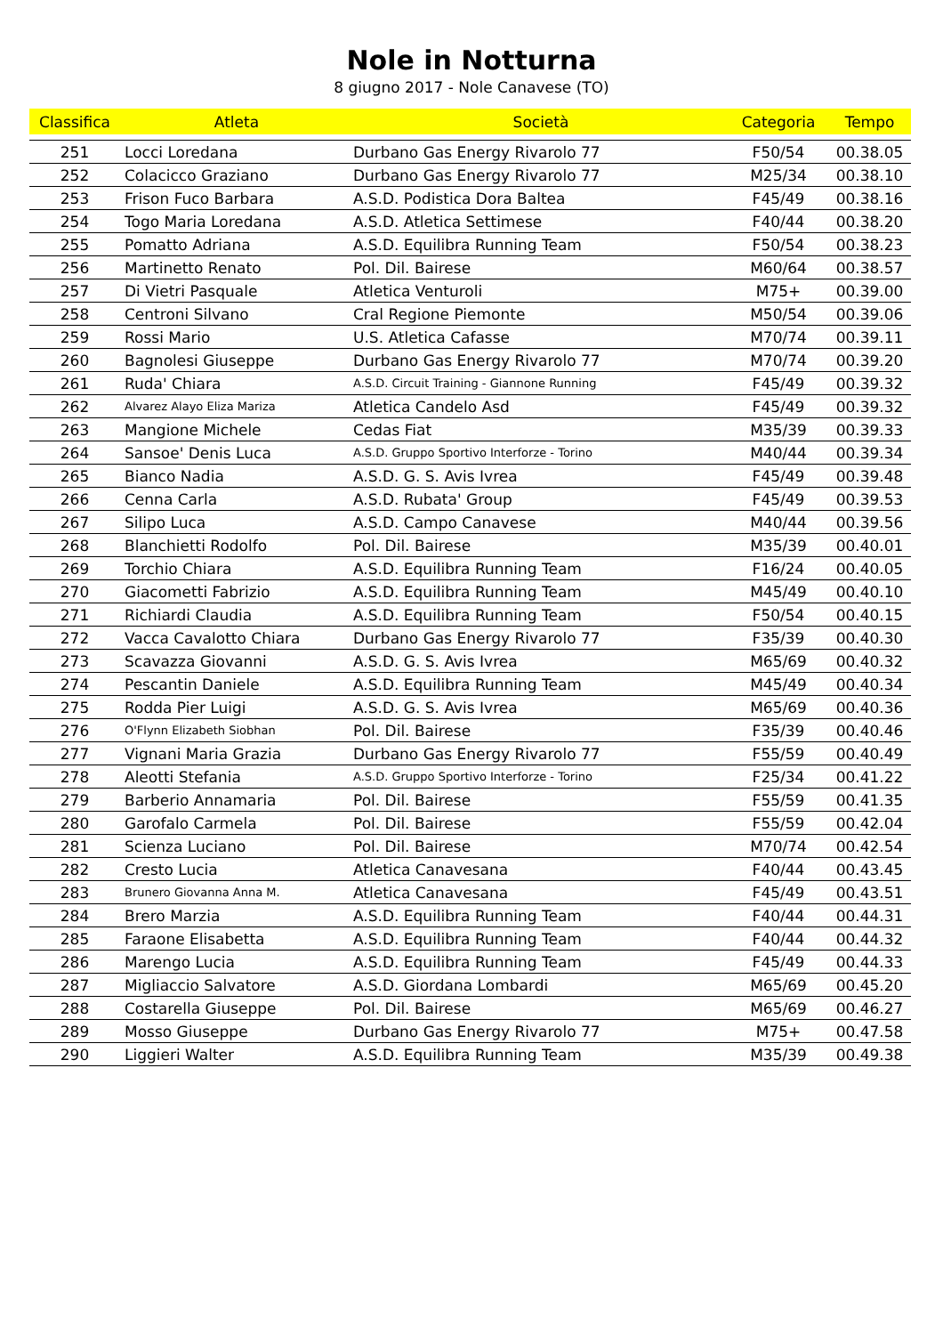Nole in Notturna
8 giugno 2017 - Nole Canavese (TO)
| Classifica | Atleta | Società | Categoria | Tempo |
| --- | --- | --- | --- | --- |
| 251 | Locci Loredana | Durbano Gas Energy Rivarolo 77 | F50/54 | 00.38.05 |
| 252 | Colacicco Graziano | Durbano Gas Energy Rivarolo 77 | M25/34 | 00.38.10 |
| 253 | Frison Fuco Barbara | A.S.D. Podistica Dora Baltea | F45/49 | 00.38.16 |
| 254 | Togo Maria Loredana | A.S.D. Atletica Settimese | F40/44 | 00.38.20 |
| 255 | Pomatto Adriana | A.S.D. Equilibra Running Team | F50/54 | 00.38.23 |
| 256 | Martinetto Renato | Pol. Dil. Bairese | M60/64 | 00.38.57 |
| 257 | Di Vietri Pasquale | Atletica Venturoli | M75+ | 00.39.00 |
| 258 | Centroni Silvano | Cral Regione Piemonte | M50/54 | 00.39.06 |
| 259 | Rossi Mario | U.S. Atletica Cafasse | M70/74 | 00.39.11 |
| 260 | Bagnolesi Giuseppe | Durbano Gas Energy Rivarolo 77 | M70/74 | 00.39.20 |
| 261 | Ruda' Chiara | A.S.D. Circuit Training - Giannone Running | F45/49 | 00.39.32 |
| 262 | Alvarez Alayo Eliza Mariza | Atletica Candelo Asd | F45/49 | 00.39.32 |
| 263 | Mangione Michele | Cedas Fiat | M35/39 | 00.39.33 |
| 264 | Sansoe' Denis Luca | A.S.D. Gruppo Sportivo Interforze - Torino | M40/44 | 00.39.34 |
| 265 | Bianco Nadia | A.S.D. G. S. Avis Ivrea | F45/49 | 00.39.48 |
| 266 | Cenna Carla | A.S.D. Rubata' Group | F45/49 | 00.39.53 |
| 267 | Silipo Luca | A.S.D. Campo Canavese | M40/44 | 00.39.56 |
| 268 | Blanchietti Rodolfo | Pol. Dil. Bairese | M35/39 | 00.40.01 |
| 269 | Torchio Chiara | A.S.D. Equilibra Running Team | F16/24 | 00.40.05 |
| 270 | Giacometti Fabrizio | A.S.D. Equilibra Running Team | M45/49 | 00.40.10 |
| 271 | Richiardi Claudia | A.S.D. Equilibra Running Team | F50/54 | 00.40.15 |
| 272 | Vacca Cavalotto Chiara | Durbano Gas Energy Rivarolo 77 | F35/39 | 00.40.30 |
| 273 | Scavazza Giovanni | A.S.D. G. S. Avis Ivrea | M65/69 | 00.40.32 |
| 274 | Pescantin Daniele | A.S.D. Equilibra Running Team | M45/49 | 00.40.34 |
| 275 | Rodda Pier Luigi | A.S.D. G. S. Avis Ivrea | M65/69 | 00.40.36 |
| 276 | O'Flynn Elizabeth Siobhan | Pol. Dil. Bairese | F35/39 | 00.40.46 |
| 277 | Vignani Maria Grazia | Durbano Gas Energy Rivarolo 77 | F55/59 | 00.40.49 |
| 278 | Aleotti Stefania | A.S.D. Gruppo Sportivo Interforze - Torino | F25/34 | 00.41.22 |
| 279 | Barberio Annamaria | Pol. Dil. Bairese | F55/59 | 00.41.35 |
| 280 | Garofalo Carmela | Pol. Dil. Bairese | F55/59 | 00.42.04 |
| 281 | Scienza Luciano | Pol. Dil. Bairese | M70/74 | 00.42.54 |
| 282 | Cresto Lucia | Atletica Canavesana | F40/44 | 00.43.45 |
| 283 | Brunero Giovanna Anna M. | Atletica Canavesana | F45/49 | 00.43.51 |
| 284 | Brero Marzia | A.S.D. Equilibra Running Team | F40/44 | 00.44.31 |
| 285 | Faraone Elisabetta | A.S.D. Equilibra Running Team | F40/44 | 00.44.32 |
| 286 | Marengo Lucia | A.S.D. Equilibra Running Team | F45/49 | 00.44.33 |
| 287 | Migliaccio Salvatore | A.S.D. Giordana Lombardi | M65/69 | 00.45.20 |
| 288 | Costarella Giuseppe | Pol. Dil. Bairese | M65/69 | 00.46.27 |
| 289 | Mosso Giuseppe | Durbano Gas Energy Rivarolo 77 | M75+ | 00.47.58 |
| 290 | Liggieri Walter | A.S.D. Equilibra Running Team | M35/39 | 00.49.38 |